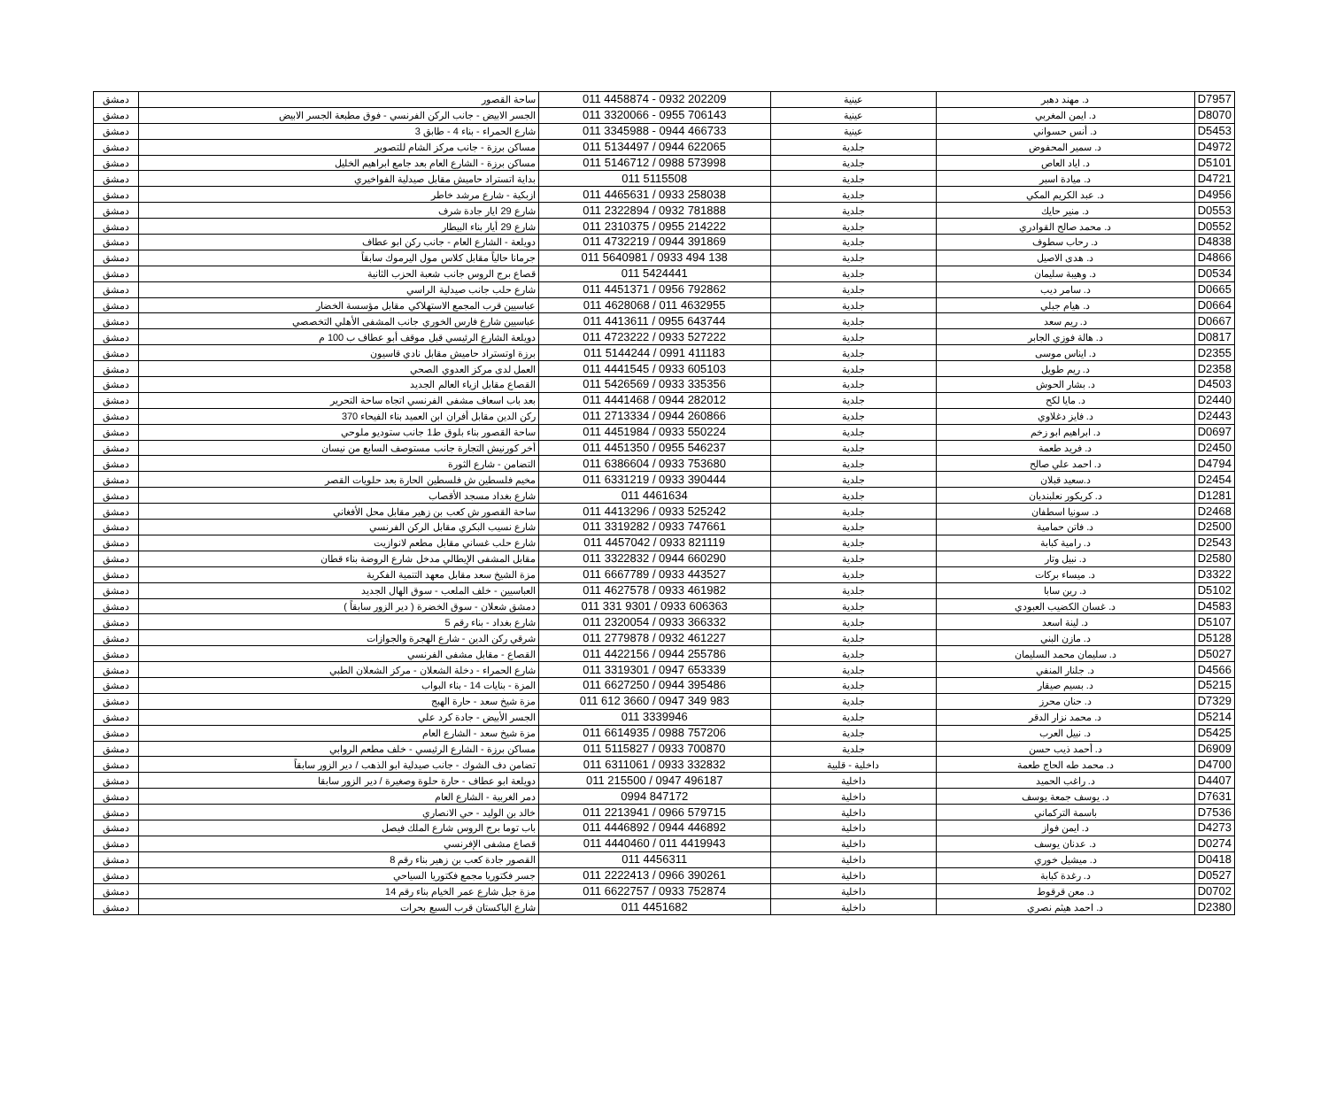| D7957 | د. مهند دهبر | عينية | 011 4458874 - 0932 202209 | ساحة القصور | دمشق |
| D8070 | د. ايمن المغربي | عينية | 011 3320066 - 0955 706143 | الجسر الابيض - جانب الركن الفرنسي - فوق مطبعة الجسر الابيض | دمشق |
| D5453 | د. أنس حسواني | عينية | 011 3345988 - 0944 466733 | شارع الحمراء - بناء 4 - طابق 3 | دمشق |
| D4972 | د. سمير المحفوض | جلدية | 011 5134497 / 0944 622065 | مساكن برزة - جانب مركز الشام للتصوير | دمشق |
| D5101 | د. اياد العاص | جلدية | 011 5146712 / 0988 573998 | مساكن برزة - الشارع العام بعد جامع ابراهيم الخليل | دمشق |
| D4721 | د. ميادة اسبر | جلدية | 011 5115508 | بداية اتستراد حاميش مقابل صيدلية الفواخيري | دمشق |
| D4956 | د. عبد الكريم المكي | جلدية | 011 4465631 / 0933 258038 | ازبكية - شارع مرشد خاطر | دمشق |
| D0553 | د. منير حايك | جلدية | 011 2322894 / 0932 781888 | شارع 29 ايار جادة شرف | دمشق |
| D0552 | د. محمد صالح القوادري | جلدية | 011 2310375 / 0955 214222 | شارع 29 أيار بناء البيطار | دمشق |
| D4838 | د. رحاب سطوف | جلدية | 011 4732219 / 0944 391869 | دويلعة - الشارع العام - جانب ركن ابو عطاف | دمشق |
| D4866 | د. هدى الاصيل | جلدية | 011 5640981 / 0933 494 138 | جرمانا حالياً مقابل كلاس مول اليرموك سابقاً | دمشق |
| D0534 | د. وهيبة سليمان | جلدية | 011 5424441 | قصاع برج الروس جانب شعبة الحزب الثانية | دمشق |
| D0665 | د. سامر ديب | جلدية | 011 4451371 / 0956 792862 | شارع حلب جانب صيدلية الراسي | دمشق |
| D0664 | د. هيام جبلي | جلدية | 011 4628068 / 011 4632955 | عباسيين قرب المجمع الاستهلاكي مقابل مؤسسة الخضار | دمشق |
| D0667 | د. ريم سعد | جلدية | 011 4413611 / 0955 643744 | عباسيين شارع فارس الخوري جانب المشفى الأهلي التخصصي | دمشق |
| D0817 | د. هالة فوزي الجابر | جلدية | 011 4723222 / 0933 527222 | دويلعة الشارع الرئيسي قبل موقف أبو عطاف ب 100 م | دمشق |
| D2355 | د. ايناس موسى | جلدية | 011 5144244 / 0991 411183 | برزة اوتستراد حاميش مقابل نادي قاسيون | دمشق |
| D2358 | د. ريم طويل | جلدية | 011 4441545 / 0933 605103 | العمل لدى مركز العدوي الصحي | دمشق |
| D4503 | د. بشار الحوش | جلدية | 011 5426569 / 0933 335356 | القصاع مقابل ازياء العالم الجديد | دمشق |
| D2440 | د. مايا لكح | جلدية | 011 4441468 / 0944 282012 | بعد باب اسعاف مشفى الفرنسي اتجاه ساحة التحرير | دمشق |
| D2443 | د. فايز دغلاوي | جلدية | 011 2713334 / 0944 260866 | ركن الدين مقابل أفران ابن العميد بناء الفيحاء 370 | دمشق |
| D0697 | د. ابراهيم ابو زخم | جلدية | 011 4451984 / 0933 550224 | ساحة القصور بناء بلوق ط1 جانب ستوديو ملوحي | دمشق |
| D2450 | د. فريد طعمة | جلدية | 011 4451350 / 0955 546237 | أخر كورنيش التجارة جانب مستوصف السابع من نيسان | دمشق |
| D4794 | د. احمد علي صالح | جلدية | 011 6386604 / 0933 753680 | التضامن - شارع الثورة | دمشق |
| D2454 | د.سعيد قبلان | جلدية | 011 6331219 / 0933 390444 | مخيم فلسطين ش فلسطين الحارة بعد حلويات القصر | دمشق |
| D1281 | د. كريكور نعلبنديان | جلدية | 011 4461634 | شارع بغداد مسجد الأقصاب | دمشق |
| D2468 | د. سونيا اسطفان | جلدية | 011 4413296 / 0933 525242 | ساحة القصور ش كعب بن زهير مقابل محل الأفغاني | دمشق |
| D2500 | د. فاتن حمامية | جلدية | 011 3319282 / 0933 747661 | شارع نسيب البكري مقابل الركن الفرنسي | دمشق |
| D2543 | د. رامية كبابة | جلدية | 011 4457042 / 0933 821119 | شارع حلب غساني مقابل مطعم لانوازيت | دمشق |
| D2580 | د. نبيل وتار | جلدية | 011 3322832 / 0944 660290 | مقابل المشفى الإيطالي مدخل شارع الروضة بناء قطان | دمشق |
| D3322 | د. ميساء بركات | جلدية | 011 6667789 / 0933 443527 | مزة الشيخ سعد مقابل معهد التنمية الفكرية | دمشق |
| D5102 | د. رين سابا | جلدية | 011 4627578 / 0933 461982 | العباسيين - خلف الملعب - سوق الهال الجديد | دمشق |
| D4583 | د. غسان الكضيب العبودي | جلدية | 011 331 9301 / 0933 606363 | دمشق شعلان - سوق الخضرة ( دير الزور سابقاً ) | دمشق |
| D5107 | د. لينة اسعد | جلدية | 011 2320054 / 0933 366332 | شارع بغداد - بناء رقم 5 | دمشق |
| D5128 | د. مازن البني | جلدية | 011 2779878 / 0932 461227 | شرقي ركن الدين - شارع الهجرة والجوازات | دمشق |
| D5027 | د. سليمان محمد السليمان | جلدية | 011 4422156 / 0944 255786 | القصاع - مقابل مشفى الفرنسي | دمشق |
| D4566 | د. جلنار المنفي | جلدية | 011 3319301 / 0947 653339 | شارع الحمراء - دخلة الشعلان - مركز الشعلان الطبي | دمشق |
| D5215 | د. بسيم صيقار | جلدية | 011 6627250 / 0944 395486 | المزة - بنايات 14 - بناء البواب | دمشق |
| D7329 | د. حنان محرز | جلدية | 011 612 3660 / 0947 349 983 | مزة شيخ سعد - حارة الهبج | دمشق |
| D5214 | د. محمد نزار الدقر | جلدية | 011 3339946 | الجسر الأبيض - جادة كرد علي | دمشق |
| D5425 | د. نبيل العرب | جلدية | 011 6614935 / 0988 757206 | مزة شيخ سعد - الشارع العام | دمشق |
| D6909 | د. أحمد ذيب حسن | جلدية | 011 5115827 / 0933 700870 | مساكن برزة - الشارع الرئيسي - خلف مطعم الروابي | دمشق |
| D4700 | د. محمد طه الحاج طعمة | داخلية - قلبية | 011 6311061 / 0933 332832 | تضامن دف الشوك - جانب صيدلية ابو الذهب / دير الزور سابقاً | دمشق |
| D4407 | د. راغب الحميد | داخلية | 011 215500 / 0947 496187 | دويلعة ابو عطاف - حارة حلوة وصغيرة / دير الزور سابقا | دمشق |
| D7631 | د. يوسف جمعة يوسف | داخلية | 0994 847172 | دمر الغربية - الشارع العام | دمشق |
| D7536 | باسمة التركماني | داخلية | 011 2213941 / 0966 579715 | خالد بن الوليد - حي الانصاري | دمشق |
| D4273 | د. ايمن فواز | داخلية | 011 4446892 / 0944 446892 | باب توما برج الروس شارع الملك فيصل | دمشق |
| D0274 | د. عدنان يوسف | داخلية | 011 4440460 / 011 4419943 | قصاع مشفى الإفرنسي | دمشق |
| D0418 | د. ميشيل خوري | داخلية | 011 4456311 | القصور جادة كعب بن زهير بناء رقم 8 | دمشق |
| D0527 | د. رغدة كبابة | داخلية | 011 2222413 / 0966 390261 | جسر فكتوريا مجمع فكتوريا السياحي | دمشق |
| D0702 | د. معن قرقوط | داخلية | 011 6622757 / 0933 752874 | مزة جبل شارع عمر الخيام بناء رقم 14 | دمشق |
| D2380 | د. احمد هيثم نصري | داخلية | 011 4451682 | شارع الباكستان قرب السبع بحرات | دمشق |